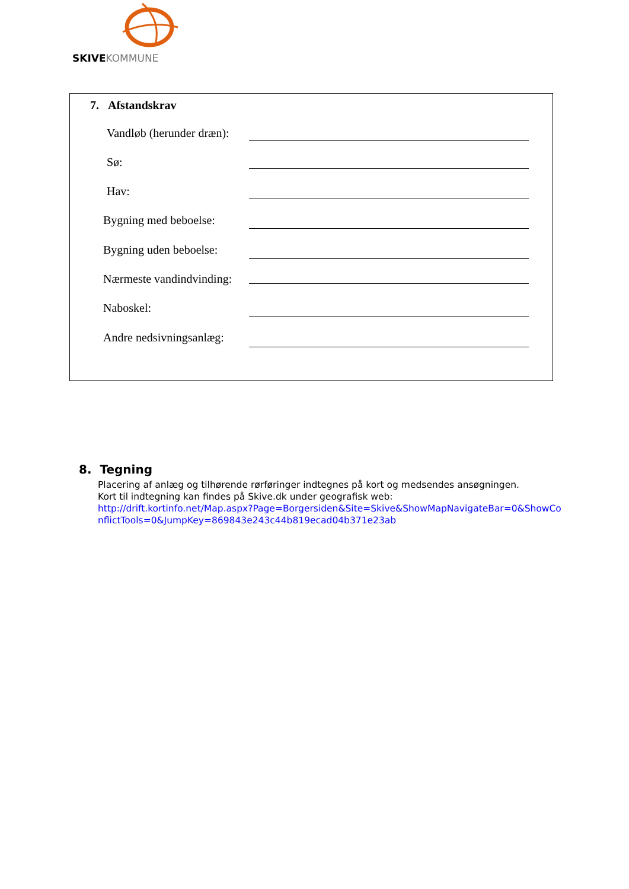SKIVEKOMMUNE
7. Afstandskrav
Vandløb (herunder dræn):
Sø:
Hav:
Bygning med beboelse:
Bygning uden beboelse:
Nærmeste vandindvinding:
Naboskel:
Andre nedsivningsanlæg:
8. Tegning
Placering af anlæg og tilhørende rørføringer indtegnes på kort og medsendes ansøgningen.
Kort til indtegning kan findes på Skive.dk under geografisk web:
http://drift.kortinfo.net/Map.aspx?Page=Borgersiden&Site=Skive&ShowMapNavigateBar=0&ShowConflictTools=0&JumpKey=869843e243c44b819ecad04b371e23ab